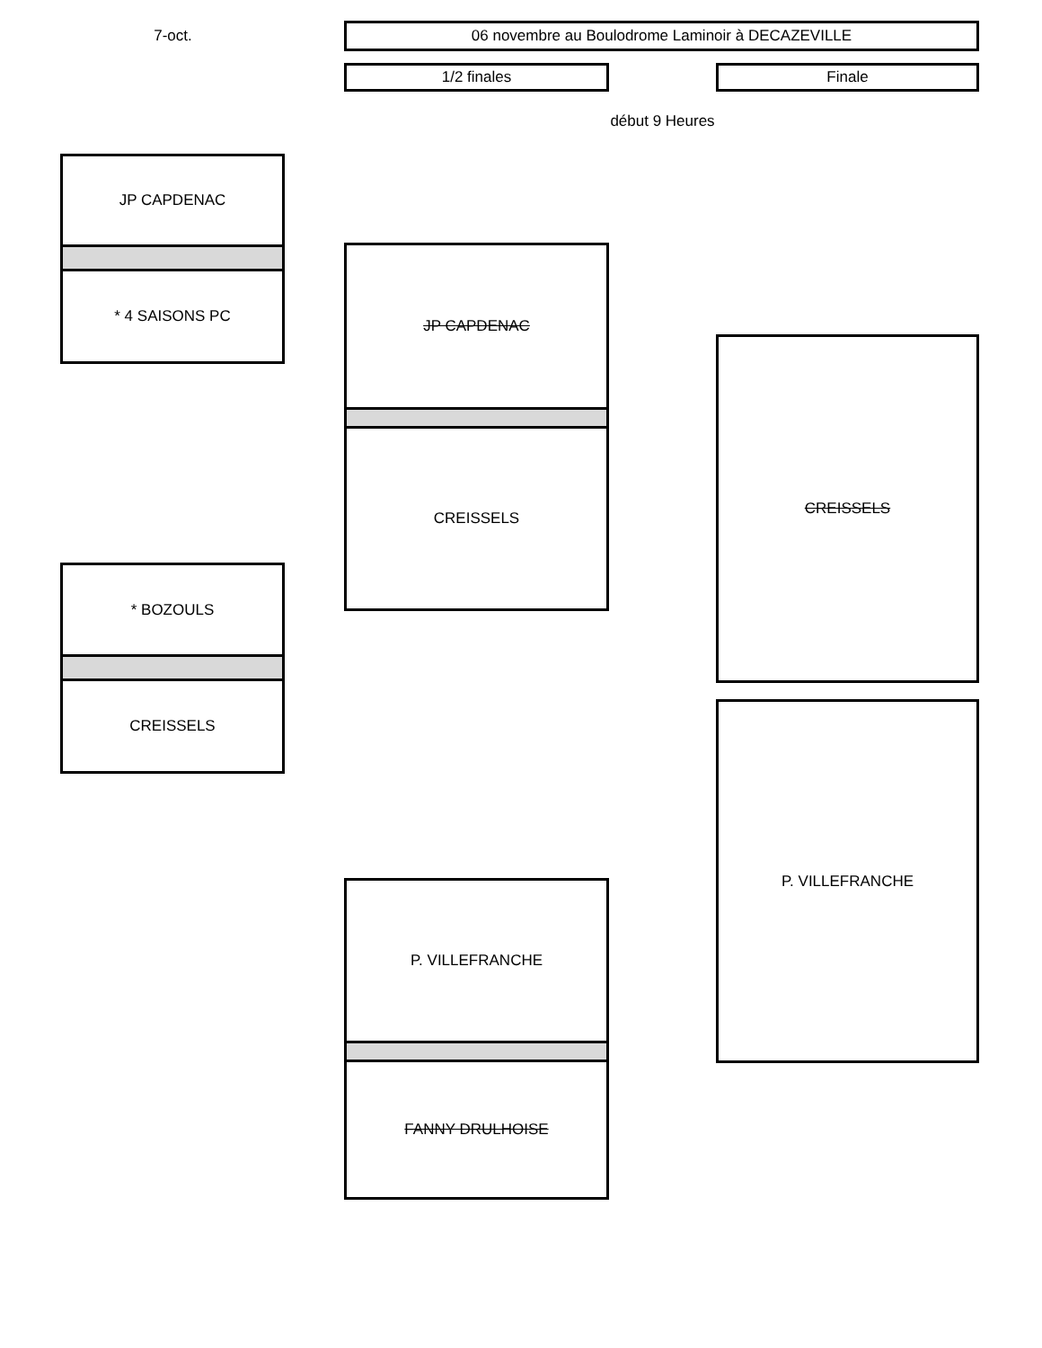7-oct. 06 novembre au Boulodrome Laminoir à DECAZEVILLE
1/2 finales Finale
début 9 Heures
JP CAPDENAC
* 4 SAISONS PC
* BOZOULS
CREISSELS
JP CAPDENAC
CREISSELS
P. VILLEFRANCHE
FANNY DRULHOISE
CREISSELS
P. VILLEFRANCHE